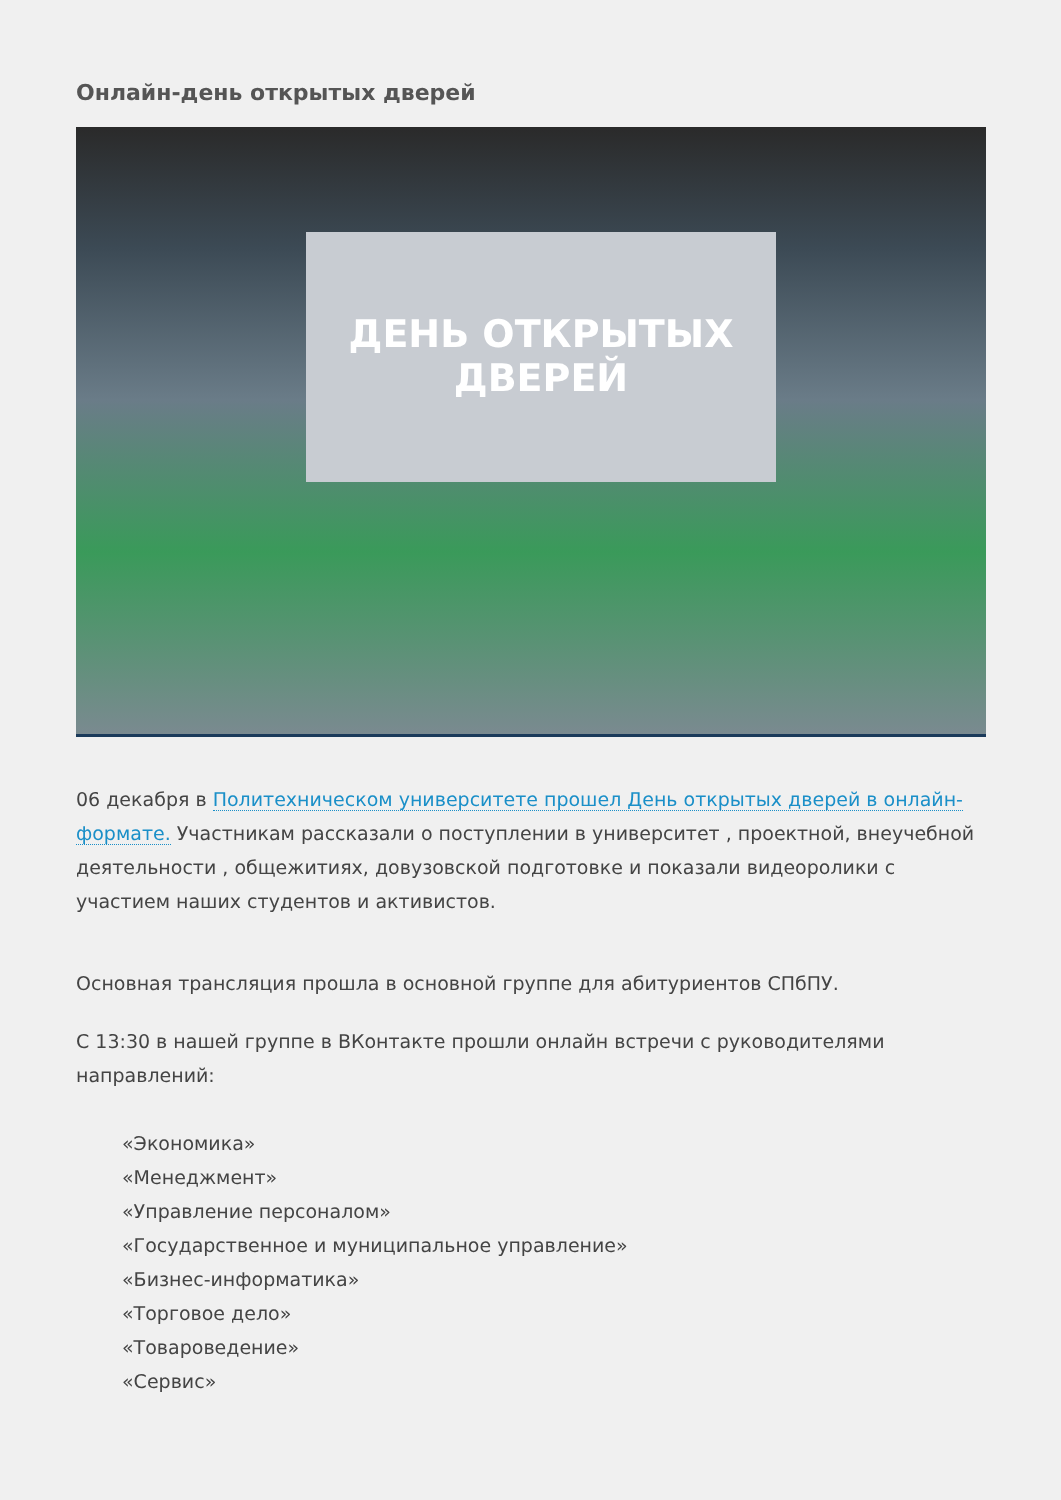Онлайн-день открытых дверей
ДЕНЬ ОТКРЫТЫХ ДВЕРЕЙ
06 декабря в Политехническом университете прошел День открытых дверей в онлайн-формате. Участникам рассказали о поступлении в университет , проектной, внеучебной деятельности , общежитиях, довузовской подготовке и показали видеоролики с участием наших студентов и активистов.
Основная трансляция прошла в основной группе для абитуриентов СПбПУ.
С 13:30 в нашей группе в ВКонтакте прошли онлайн встречи с руководителями направлений:
«Экономика»
«Менеджмент»
«Управление персоналом»
«Государственное и муниципальное управление»
«Бизнес-информатика»
«Торговое дело»
«Товароведение»
«Сервис»